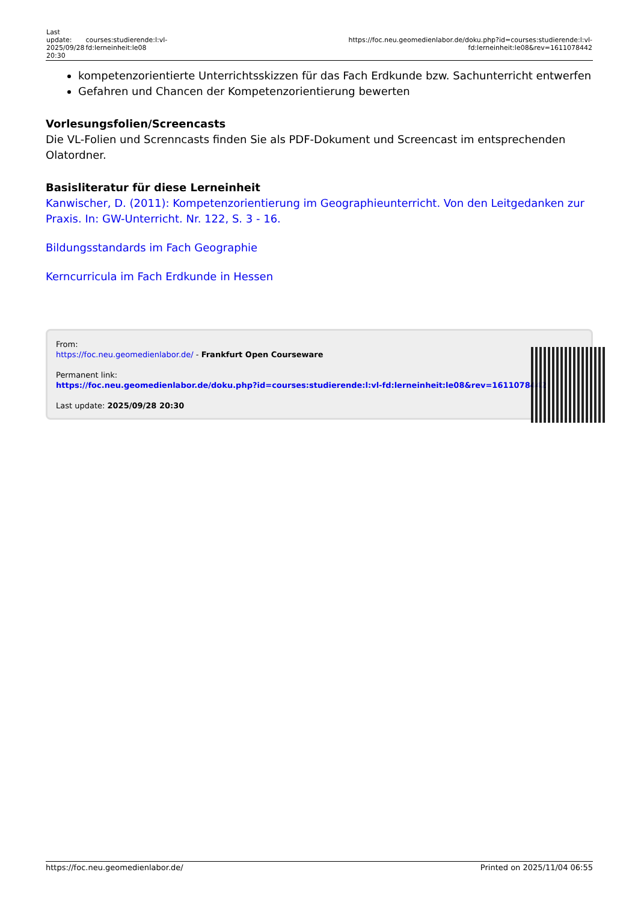| Last update: 2025/09/28 20:30 | courses:studierende:l:vl-fd:lerneinheit:le08 | https://foc.neu.geomedienlabor.de/doku.php?id=courses:studierende:l:vl-fd:lerneinheit:le08&rev=1611078442 |
kompetenzorientierte Unterrichtsskizzen für das Fach Erdkunde bzw. Sachunterricht entwerfen
Gefahren und Chancen der Kompetenzorientierung bewerten
Vorlesungsfolien/Screencasts
Die VL-Folien und Screnncasts finden Sie als PDF-Dokument und Screencast im entsprechenden Olatordner.
Basisliteratur für diese Lerneinheit
Kanwischer, D. (2011): Kompetenzorientierung im Geographieunterricht. Von den Leitgedanken zur Praxis. In: GW-Unterricht. Nr. 122, S. 3 - 16.
Bildungsstandards im Fach Geographie
Kerncurricula im Fach Erdkunde in Hessen
From:
https://foc.neu.geomedienlabor.de/ - Frankfurt Open Courseware
Permanent link:
https://foc.neu.geomedienlabor.de/doku.php?id=courses:studierende:l:vl-fd:lerneinheit:le08&rev=1611078442
Last update: 2025/09/28 20:30
https://foc.neu.geomedienlabor.de/ Printed on 2025/11/04 06:55